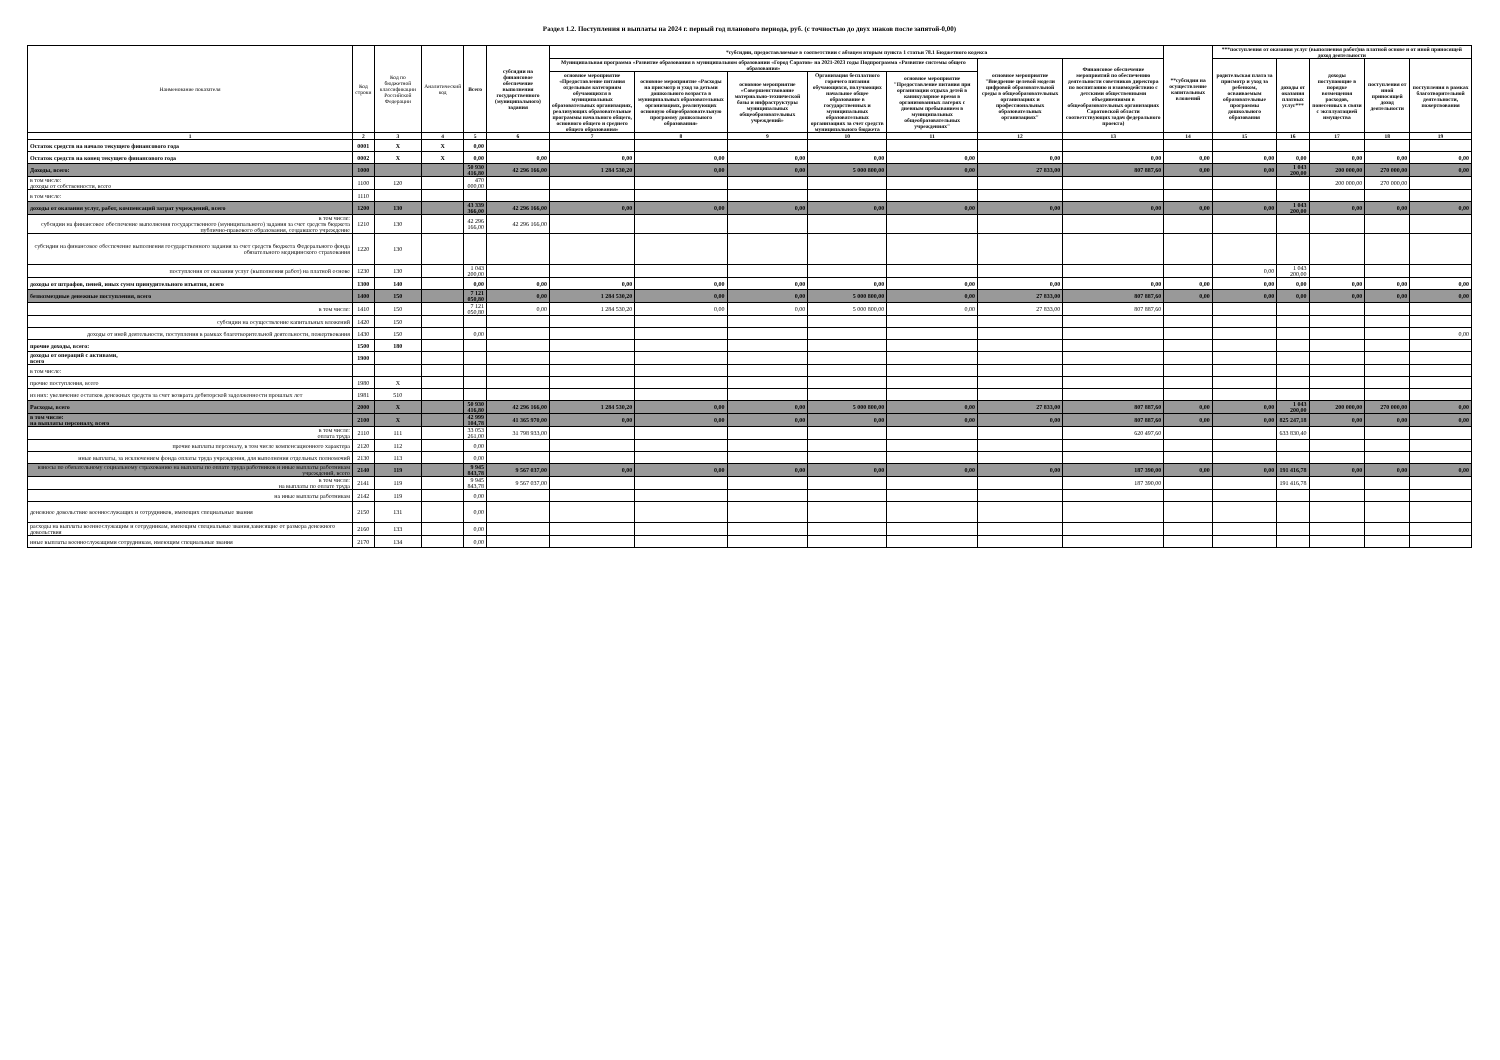Раздел 1.2. Поступления и выплаты на 2024 г. первый год планового периода, руб. (с точностью до двух знаков после запятой-0,00)
| Наименование показателя | Код строки | Код по бюджетной классификации Российской Федерации | Аналитический код | Всего | субсидии на финансовое обеспечение выполнения государственного (муниципального) задания | *субсидии, предоставляемые в соответствии с абзацем вторым пункта 1 статьи 78.1 Бюджетного кодекса | | | | | | | **субсидии на осуществление капитальных вложений | ***поступления от оказания услуг (выполнения работ)на платной основе и от иной приносящей доход деятельности | | | | |
| --- | --- | --- | --- | --- | --- | --- | --- | --- | --- | --- | --- | --- | --- | --- | --- | --- | --- | --- |
| | | | | | | Муниципальная программа «Развитие образования в муниципальном образовании «Город Саратов» на 2021-2023 годы Подпрограмма «Развитие системы общего образования» | | | | | основное мероприятие "Внедрение целевой модели цифровой образовательной среды в общеобразовательных организациях и профессиональных образовательных организациях" | Финансовое обеспечение мероприятий по обеспечению деятельности советников директора по воспитанию и взаимодействию с детскими общественными объединениями в общеобразовательных организациях Саратовской области соответствующих задач федерального проекта) | | родительская плата за присмотр и уход за ребенком, осваиваемым образовательные программы дошкольного образования | доходы от оказания платных услуг*** | доходы поступающие в порядке возмещения расходов, понесенных в связи с эксплуатацией имущества | поступления от иной приносящей доход деятельности | поступления в рамках благотворительной деятельности, пожертвования |
| | | | | | | основное мероприятие «Предоставление питания отдельным категориям обучающихся в муниципальных образовательных организациях, реализующих образовательные программы начального общего, основного общего и среднего общего образования» | основное мероприятие «Расходы на присмотр и уход за детьми дошкольного возраста в муниципальных образовательных организациях, реализующих основную общеобразовательную программу дошкольного образования» | основное мероприятие «Совершенствование материально-технической базы и инфраструктуры муниципальных общеобразовательных учреждений» | Организация бесплатного горячего питания обучающихся, получающих начальное общее образование в государственных и муниципальных образовательных организациях за счет средств муниципального бюджета | основное мероприятие "Предоставление питания при организации отдыха детей в каникулярное время в организованных лагерях с дневным пребыванием в муниципальных общеобразовательных учреждениях" | | | | | | | | |
| 1 | 2 | 3 | 4 | 5 | 6 | 7 | 8 | 9 | 10 | 11 | 12 | 13 | 14 | 15 | 16 | 17 | 18 | 19 |
| Остаток средств на начало текущего финансового года | 0001 | X | X | 0,00 | | | | | | | | | | | | | | |
| Остаток средств на конец текущего финансового года | 0002 | X | X | 0,00 | 0,00 | 0,00 | 0,00 | 0,00 | 0,00 | 0,00 | 0,00 | 0,00 | 0,00 | 0,00 | 0,00 | 0,00 | 0,00 | 0,00 |
| Доходы, всего: | 1000 | | | 50 930 416,80 | 42 296 166,00 | 1 284 530,20 | 0,00 | 0,00 | 5 000 800,00 | 0,00 | 27 833,00 | 807 887,60 | 0,00 | 0,00 | 1 043 200,00 | 200 000,00 | 270 000,00 | 0,00 |
| в том числе: доходы от собственности, всего | 1100 | 120 | | 470 000,00 | | | | | | | | | | | | 200 000,00 | 270 000,00 | |
| в том числе: | 1110 | | | | | | | | | | | | | | | | | |
| доходы от оказания услуг, работ, компенсаций затрат учреждений, всего | 1200 | 130 | | 43 339 366,00 | 42 296 166,00 | 0,00 | 0,00 | 0,00 | 0,00 | 0,00 | 0,00 | 0,00 | 0,00 | 0,00 | 1 043 200,00 | 0,00 | 0,00 | 0,00 |
| в том числе: субсидии на финансовое обеспечение выполнения государственного (муниципального) задания за счет средств бюджета публично-правового образования, создавшего учреждение | 1210 | 130 | | 42 296 166,00 | 42 296 166,00 | | | | | | | | | | | | | |
| субсидии на финансовое обеспечение выполнения государственного задания за счет средств бюджета Федерального фонда обязательного медицинского страхования | 1220 | 130 | | | | | | | | | | | | | | | | |
| поступления от оказания услуг (выполнения работ) на платной основе | 1230 | 130 | | 1 043 200,00 | | | | | | | | | | 0,00 | 1 043 200,00 | | | |
| доходы от штрафов, пеней, иных сумм принудительного изъятия, всего | 1300 | 140 | | 0,00 | 0,00 | 0,00 | 0,00 | 0,00 | 0,00 | 0,00 | 0,00 | 0,00 | 0,00 | 0,00 | 0,00 | 0,00 | 0,00 | 0,00 |
| безвозмездные денежные поступления, всего | 1400 | 150 | | 7 121 050,80 | 0,00 | 1 284 530,20 | 0,00 | 0,00 | 5 000 800,00 | 0,00 | 27 833,00 | 807 887,60 | 0,00 | 0,00 | 0,00 | 0,00 | 0,00 | 0,00 |
| в том числе: | 1410 | 150 | | 7 121 050,80 | 0,00 | 1 284 530,20 | 0,00 | 0,00 | 5 000 800,00 | 0,00 | 27 833,00 | 807 887,60 | | | | | | |
| субсидии на осуществление капитальных вложений | 1420 | 150 | | | | | | | | | | | | | | | | |
| доходы от иной деятельности, поступления в рамках благотворительной деятельности, пожертвования | 1430 | 150 | | 0,00 | | | | | | | | | | | | | | 0,00 |
| прочие доходы, всего: | 1500 | 180 | | | | | | | | | | | | | | | | |
| доходы от операций с активами, всего | 1900 | | | | | | | | | | | | | | | | | |
| в том числе: | | | | | | | | | | | | | | | | | | |
| прочие поступления, всего | 1980 | X | | | | | | | | | | | | | | | | |
| из них: увеличение остатков денежных средств за счет возврата дебиторской задолженности прошлых лет | 1981 | 510 | | | | | | | | | | | | | | | | |
| Расходы, всего | 2000 | X | | 50 930 416,80 | 42 296 166,00 | 1 284 530,20 | 0,00 | 0,00 | 5 000 800,00 | 0,00 | 27 833,00 | 807 887,60 | 0,00 | 0,00 | 1 043 200,00 | 200 000,00 | 270 000,00 | 0,00 |
| в том числе: на выплаты персоналу, всего | 2100 | X | | 42 999 104,78 | 41 365 970,00 | 0,00 | 0,00 | 0,00 | 0,00 | 0,00 | 0,00 | 807 887,60 | 0,00 | 0,00 | 825 247,18 | 0,00 | 0,00 | 0,00 |
| в том числе: оплата труда | 2110 | 111 | | 33 053 261,00 | 31 798 933,00 | | | | | | | 620 497,60 | | | 633 830,40 | | | |
| прочие выплаты персоналу, в том числе компенсационного характера | 2120 | 112 | | 0,00 | | | | | | | | | | | | | | |
| иные выплаты, за исключением фонда оплаты труда учреждения, для выполнения отдельных полномочий | 2130 | 113 | | 0,00 | | | | | | | | | | | | | | |
| взносы по обязательному социальному страхованию на выплаты по оплате труда работников и иные выплаты работникам учреждений, всего | 2140 | 119 | | 9 945 843,78 | 9 567 037,00 | 0,00 | 0,00 | 0,00 | 0,00 | 0,00 | 0,00 | 187 390,00 | 0,00 | 0,00 | 191 416,78 | 0,00 | 0,00 | 0,00 |
| в том числе: на выплаты по оплате труда | 2141 | 119 | | 9 945 843,78 | 9 567 037,00 | | | | | | | 187 390,00 | | | 191 416,78 | | | |
| на иные выплаты работникам | 2142 | 119 | | 0,00 | | | | | | | | | | | | | | |
| денежное довольствие военнослужащих и сотрудников, имеющих специальные звания | 2150 | 131 | | 0,00 | | | | | | | | | | | | | | |
| расходы на выплаты военнослужащим и сотрудникам, имеющим специальные звания,зависящие от размера денежного довольствия | 2160 | 133 | | 0,00 | | | | | | | | | | | | | | |
| иные выплаты военнослужащими сотрудникам, имеющим специальные звания | 2170 | 134 | | 0,00 | | | | | | | | | | | | | | |